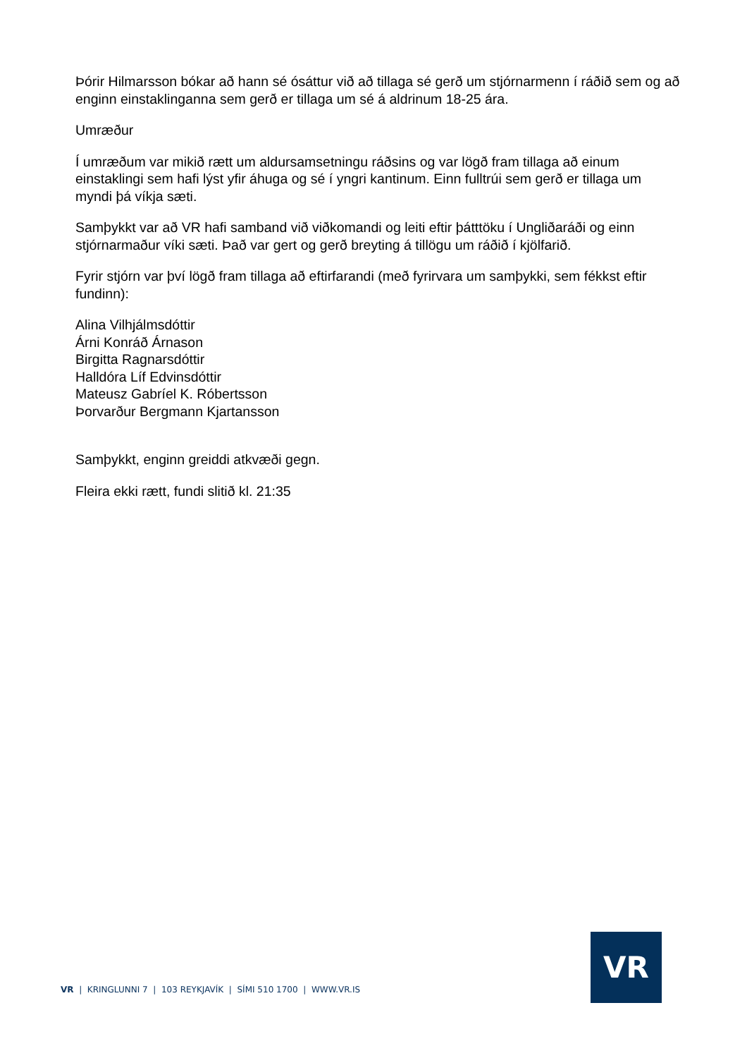Þórir Hilmarsson bókar að hann sé ósáttur við að tillaga sé gerð um stjórnarmenn í ráðið sem og að enginn einstaklinganna sem gerð er tillaga um sé á aldrinum 18-25 ára.
Umræður
Í umræðum var mikið rætt um aldursamsetningu ráðsins og var lögð fram tillaga að einum einstaklingi sem hafi lýst yfir áhuga og sé í yngri kantinum. Einn fulltrúi sem gerð er tillaga um myndi þá víkja sæti.
Samþykkt var að VR hafi samband við viðkomandi og leiti eftir þátttöku í Ungliðaráði og einn stjórnarmaður víki sæti. Það var gert og gerð breyting á tillögu um ráðið í kjölfarið.
Fyrir stjórn var því lögð fram tillaga að eftirfarandi (með fyrirvara um samþykki, sem fékkst eftir fundinn):
Alina Vilhjálmsdóttir
Árni Konráð Árnason
Birgitta Ragnarsdóttir
Halldóra Líf Edvinsdóttir
Mateusz Gabríel K. Róbertsson
Þorvarður Bergmann Kjartansson
Samþykkt, enginn greiddi atkvæði gegn.
Fleira ekki rætt, fundi slitið kl. 21:35
VR | KRINGLUNNI 7 | 103 REYKJAVÍK | SÍMI 510 1700 | WWW.VR.IS
VR